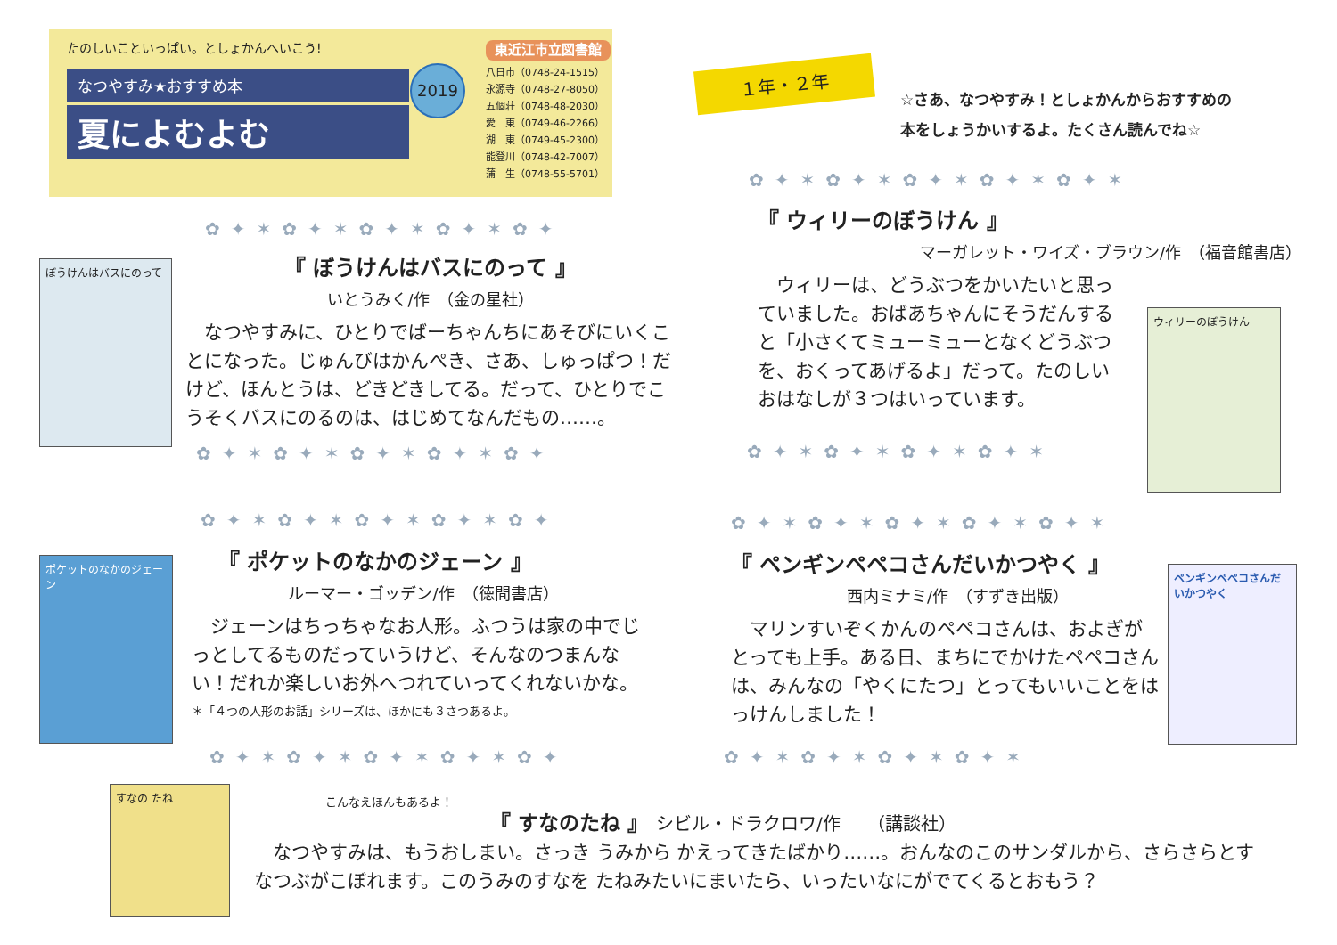たのしいこといっぱい。としょかんへいこう!
なつやすみ★おすすめ本
夏によむよむ
2019
東近江市立図書館
八日市（0748-24-1515）
永源寺（0748-27-8050）
五個荘（0748-48-2030）
愛　東（0749-46-2266）
湖　東（0749-45-2300）
能登川（0748-42-7007）
蒲　生（0748-55-5701）
１年・２年
☆さあ、なつやすみ！としょかんからおすすめの
本をしょうかいするよ。たくさん読んでね☆
✿✦✶✿✦✶✿✦✶✿✦✶✿✦✶
✿✦✶✿✦✶✿✦✶✿✦✶✿✦
ぼうけんはバスにのって
『 ぼうけんはバスにのって 』
いとうみく/作　（金の星社）
　なつやすみに、ひとりでばーちゃんちにあそびにいくことになった。じゅんびはかんぺき、さあ、しゅっぱつ！だけど、ほんとうは、どきどきしてる。だって、ひとりでこうそくバスにのるのは、はじめてなんだもの……。
✿✦✶✿✦✶✿✦✶✿✦✶✿✦
『 ウィリーのぼうけん 』
マーガレット・ワイズ・ブラウン/作　（福音館書店）
　ウィリーは、どうぶつをかいたいと思っていました。おばあちゃんにそうだんすると「小さくてミューミューとなくどうぶつを、おくってあげるよ」だって。たのしいおはなしが３つはいっています。
ウィリーのぼうけん
✿✦✶✿✦✶✿✦✶✿✦✶
✿✦✶✿✦✶✿✦✶✿✦✶✿✦
ポケットのなかのジェーン
『 ポケットのなかのジェーン 』
ルーマー・ゴッデン/作　（徳間書店）
　ジェーンはちっちゃなお人形。ふつうは家の中でじっとしてるものだっていうけど、そんなのつまんない！だれか楽しいお外へつれていってくれないかな。
＊「４つの人形のお話」シリーズは、ほかにも３さつあるよ。
✿✦✶✿✦✶✿✦✶✿✦✶✿✦
✿✦✶✿✦✶✿✦✶✿✦✶✿✦✶
『 ペンギンペペコさんだいかつやく 』
西内ミナミ/作　（すずき出版）
　マリンすいぞくかんのペペコさんは、およぎがとっても上手。ある日、まちにでかけたペペコさんは、みんなの「やくにたつ」とってもいいことをはっけんしました！
ペンギンペペコさんだいかつやく
✿✦✶✿✦✶✿✦✶✿✦✶
すなの たね
こんなえほんもあるよ！
『 すなのたね 』　シビル・ドラクロワ/作　　（講談社）
　なつやすみは、もうおしまい。さっき うみから かえってきたばかり……。おんなのこのサンダルから、さらさらとすなつぶがこぼれます。このうみのすなを たねみたいにまいたら、いったいなにがでてくるとおもう？